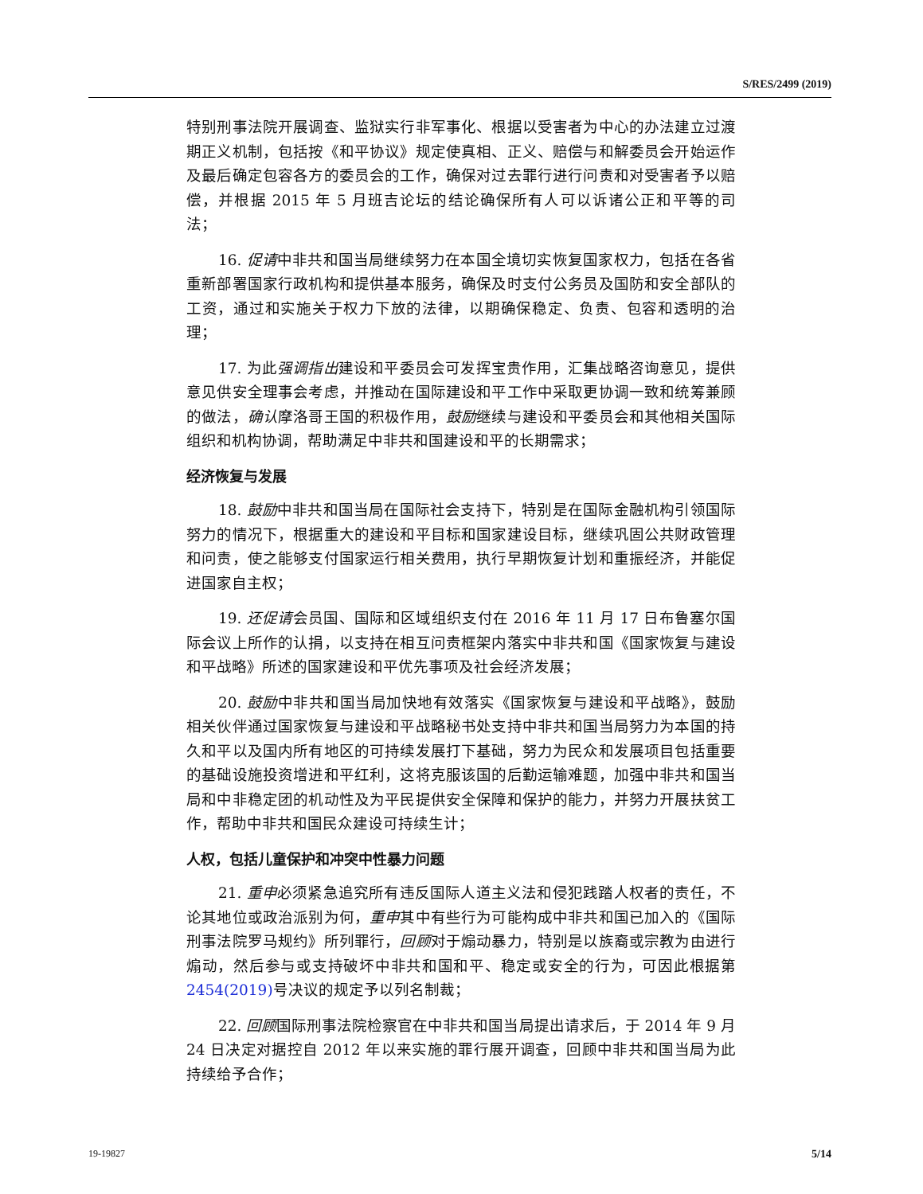S/RES/2499 (2019)
特别刑事法院开展调查、监狱实行非军事化、根据以受害者为中心的办法建立过渡期正义机制，包括按《和平协议》规定使真相、正义、赔偿与和解委员会开始运作及最后确定包容各方的委员会的工作，确保对过去罪行进行问责和对受害者予以赔偿，并根据 2015 年 5 月班吉论坛的结论确保所有人可以诉诸公正和平等的司法；
16. 促请中非共和国当局继续努力在本国全境切实恢复国家权力，包括在各省重新部署国家行政机构和提供基本服务，确保及时支付公务员及国防和安全部队的工资，通过和实施关于权力下放的法律，以期确保稳定、负责、包容和透明的治理；
17. 为此强调指出建设和平委员会可发挥宝贵作用，汇集战略咨询意见，提供意见供安全理事会考虑，并推动在国际建设和平工作中采取更协调一致和统筹兼顾的做法，确认摩洛哥王国的积极作用，鼓励继续与建设和平委员会和其他相关国际组织和机构协调，帮助满足中非共和国建设和平的长期需求；
经济恢复与发展
18. 鼓励中非共和国当局在国际社会支持下，特别是在国际金融机构引领国际努力的情况下，根据重大的建设和平目标和国家建设目标，继续巩固公共财政管理和问责，使之能够支付国家运行相关费用，执行早期恢复计划和重振经济，并能促进国家自主权；
19. 还促请会员国、国际和区域组织支付在 2016 年 11 月 17 日布鲁塞尔国际会议上所作的认捐，以支持在相互问责框架内落实中非共和国《国家恢复与建设和平战略》所述的国家建设和平优先事项及社会经济发展；
20. 鼓励中非共和国当局加快地有效落实《国家恢复与建设和平战略》，鼓励相关伙伴通过国家恢复与建设和平战略秘书处支持中非共和国当局努力为本国的持久和平以及国内所有地区的可持续发展打下基础，努力为民众和发展项目包括重要的基础设施投资增进和平红利，这将克服该国的后勤运输难题，加强中非共和国当局和中非稳定团的机动性及为平民提供安全保障和保护的能力，并努力开展扶贫工作，帮助中非共和国民众建设可持续生计；
人权，包括儿童保护和冲突中性暴力问题
21. 重申必须紧急追究所有违反国际人道主义法和侵犯践踏人权者的责任，不论其地位或政治派别为何，重申其中有些行为可能构成中非共和国已加入的《国际刑事法院罗马规约》所列罪行，回顾对于煽动暴力，特别是以族裔或宗教为由进行煽动，然后参与或支持破坏中非共和国和平、稳定或安全的行为，可因此根据第 2454(2019) 号决议的规定予以列名制裁；
22. 回顾国际刑事法院检察官在中非共和国当局提出请求后，于 2014 年 9 月 24 日决定对据控自 2012 年以来实施的罪行展开调查，回顾中非共和国当局为此持续给予合作；
19-19827 5/14